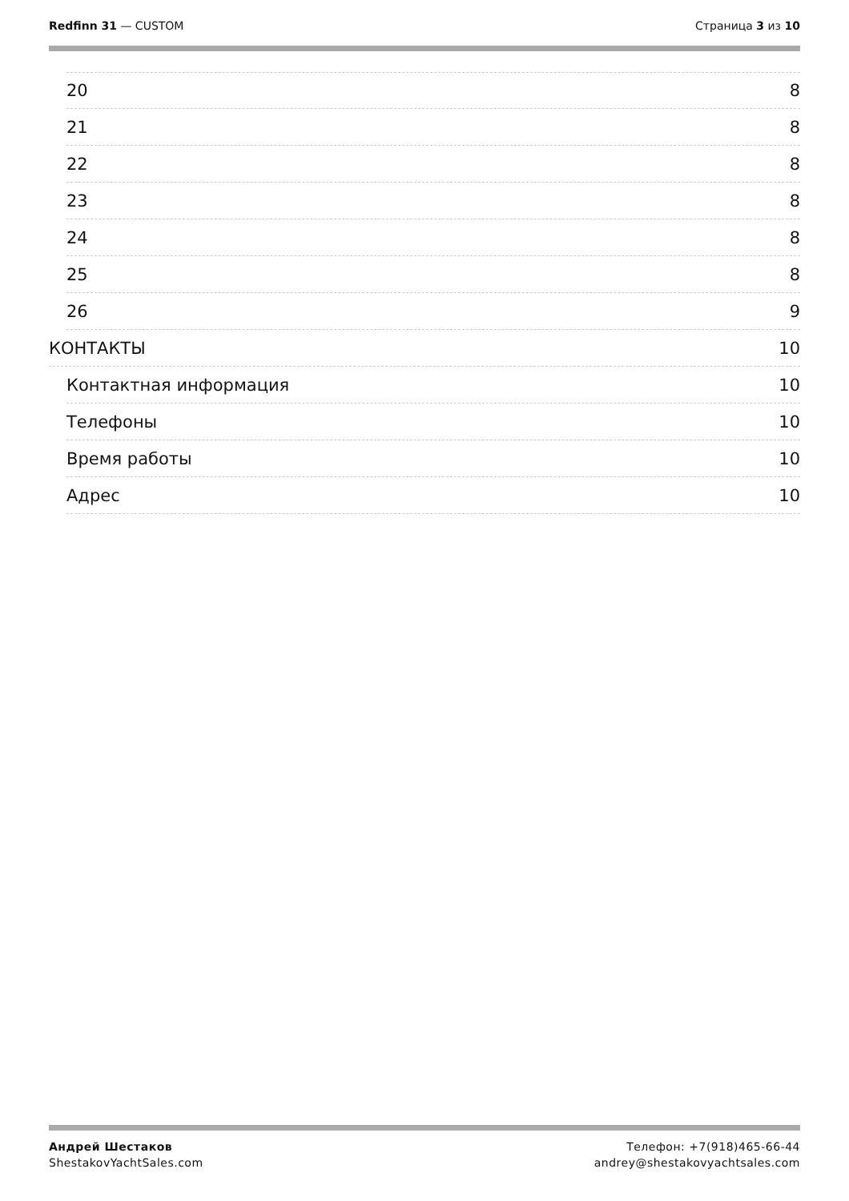Redfinn 31 — CUSTOM Страница 3 из 10
20 8
21 8
22 8
23 8
24 8
25 8
26 9
КОНТАКТЫ 10
Контактная информация 10
Телефоны 10
Время работы 10
Адрес 10
Андрей Шестаков
ShestakovYachtSales.com
Телефон: +7(918)465-66-44
andrey@shestakovyachtsales.com